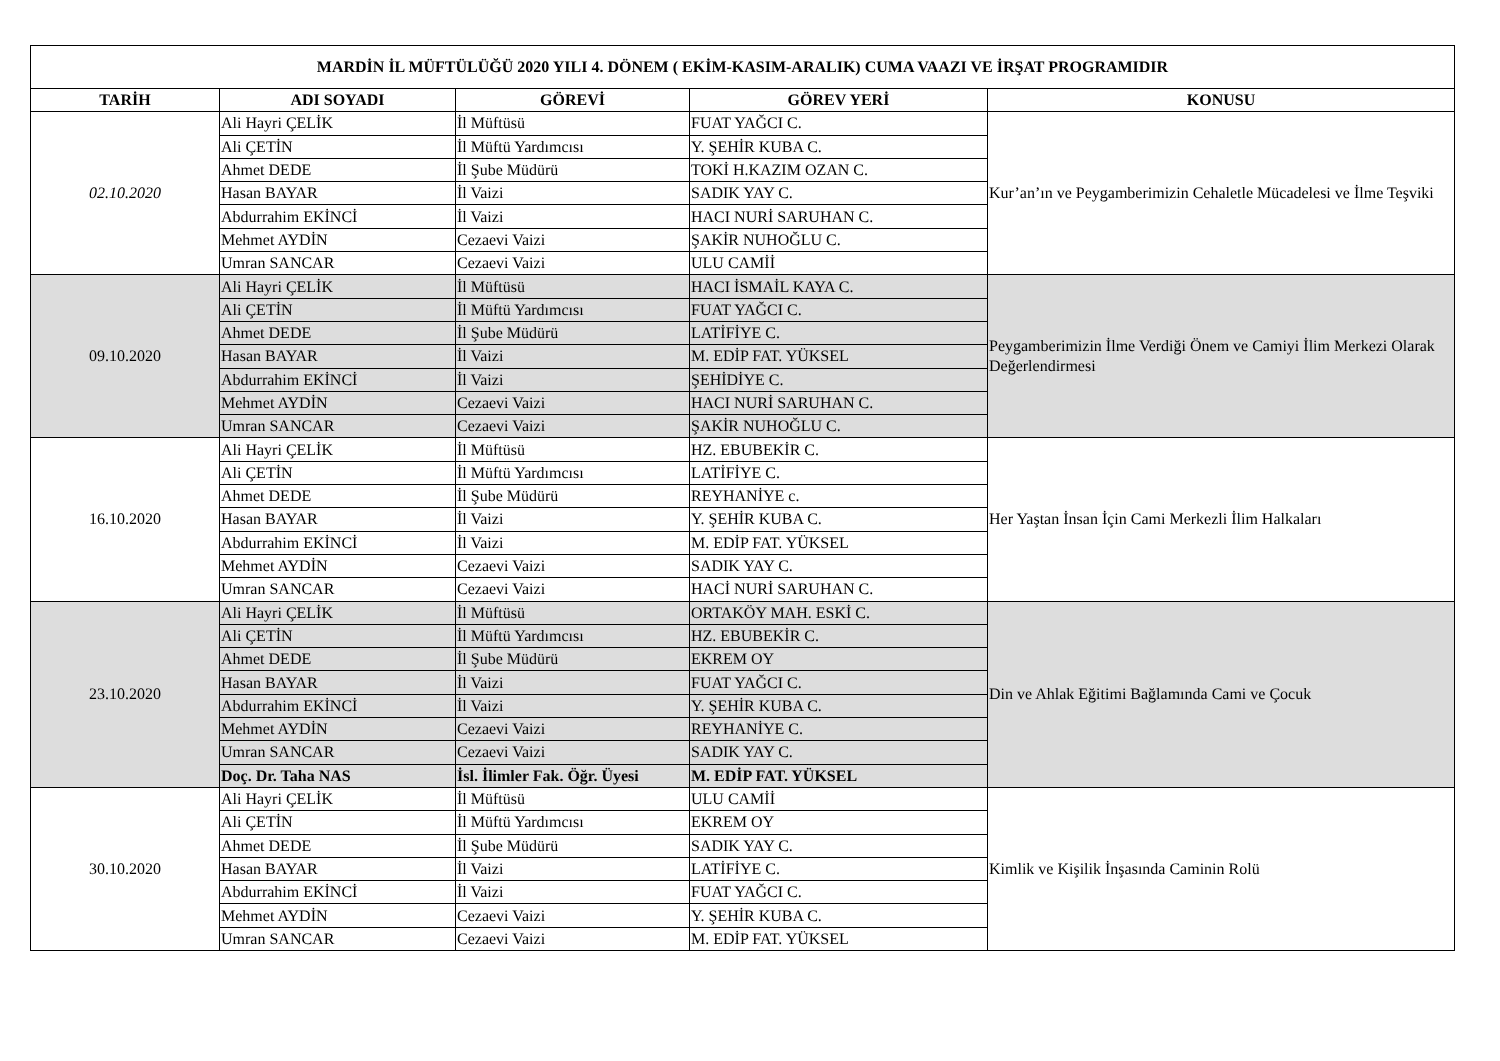| MARDİN İL MÜFTÜLÜĞÜ 2020 YILI 4. DÖNEM ( EKİM-KASIM-ARALIK) CUMA VAAZI VE İRŞAT PROGRAMIDIR | | | | |
| --- | --- | --- | --- | --- |
| TARİH | ADI SOYADI | GÖREVİ | GÖREV YERİ | KONUSU |
| 02.10.2020 | Ali Hayri ÇELİK | İl Müftüsü | FUAT YAĞCI C. | Kur’an’ın ve Peygamberimizin Cehaletle Mücadelesi ve İlme Teşviki |
| | Ali ÇETİN | İl Müftü Yardımcısı | Y. ŞEHİR KUBA C. | |
| | Ahmet DEDE | İl Şube Müdürü | TOKİ H.KAZIM OZAN C. | |
| | Hasan BAYAR | İl Vaizi | SADIK YAY C. | |
| | Abdurrahim EKİNCİ | İl Vaizi | HACI NURİ SARUHAN C. | |
| | Mehmet AYDİN | Cezaevi Vaizi | ŞAKİR NUHOĞLU C. | |
| | Umran SANCAR | Cezaevi Vaizi | ULU CAMİİ | |
| 09.10.2020 | Ali Hayri ÇELİK | İl Müftüsü | HACI İSMAİL KAYA C. | Peygamberimizin İlme Verdiği Önem ve Camiyi İlim Merkezi Olarak Değerlendirmesi |
| | Ali ÇETİN | İl Müftü Yardımcısı | FUAT YAĞCI C. | |
| | Ahmet DEDE | İl Şube Müdürü | LATİFİYE C. | |
| | Hasan BAYAR | İl Vaizi | M. EDİP FAT. YÜKSEL | |
| | Abdurrahim EKİNCİ | İl Vaizi | ŞEHİDİYE C. | |
| | Mehmet AYDİN | Cezaevi Vaizi | HACI NURİ SARUHAN C. | |
| | Umran SANCAR | Cezaevi Vaizi | ŞAKİR NUHOĞLU C. | |
| 16.10.2020 | Ali Hayri ÇELİK | İl Müftüsü | HZ. EBUBEKİR C. | Her Yaştan İnsan İçin Cami Merkezli İlim Halkaları |
| | Ali ÇETİN | İl Müftü Yardımcısı | LATİFİYE C. | |
| | Ahmet DEDE | İl Şube Müdürü | REYHANİYE c. | |
| | Hasan BAYAR | İl Vaizi | Y. ŞEHİR KUBA C. | |
| | Abdurrahim EKİNCİ | İl Vaizi | M. EDİP FAT. YÜKSEL | |
| | Mehmet AYDİN | Cezaevi Vaizi | SADIK YAY C. | |
| | Umran SANCAR | Cezaevi Vaizi | HACİ NURİ SARUHAN C. | |
| 23.10.2020 | Ali Hayri ÇELİK | İl Müftüsü | ORTAKÖY MAH. ESKİ C. | Din ve Ahlak Eğitimi Bağlamında Cami ve Çocuk |
| | Ali ÇETİN | İl Müftü Yardımcısı | HZ. EBUBEKİR C. | |
| | Ahmet DEDE | İl Şube Müdürü | EKREM OY | |
| | Hasan BAYAR | İl Vaizi | FUAT YAĞCI C. | |
| | Abdurrahim EKİNCİ | İl Vaizi | Y. ŞEHİR KUBA C. | |
| | Mehmet AYDİN | Cezaevi Vaizi | REYHANİYE C. | |
| | Umran SANCAR | Cezaevi Vaizi | SADIK YAY C. | |
| | Doç. Dr. Taha NAS | İsl. İlimler Fak. Öğr. Üyesi | M. EDİP FAT. YÜKSEL | |
| 30.10.2020 | Ali Hayri ÇELİK | İl Müftüsü | ULU CAMİİ | Kimlik ve Kişilik İnşasında Caminin Rolü |
| | Ali ÇETİN | İl Müftü Yardımcısı | EKREM OY | |
| | Ahmet DEDE | İl Şube Müdürü | SADIK YAY C. | |
| | Hasan BAYAR | İl Vaizi | LATİFİYE C. | |
| | Abdurrahim EKİNCİ | İl Vaizi | FUAT YAĞCI C. | |
| | Mehmet AYDİN | Cezaevi Vaizi | Y. ŞEHİR KUBA C. | |
| | Umran SANCAR | Cezaevi Vaizi | M. EDİP FAT. YÜKSEL | |